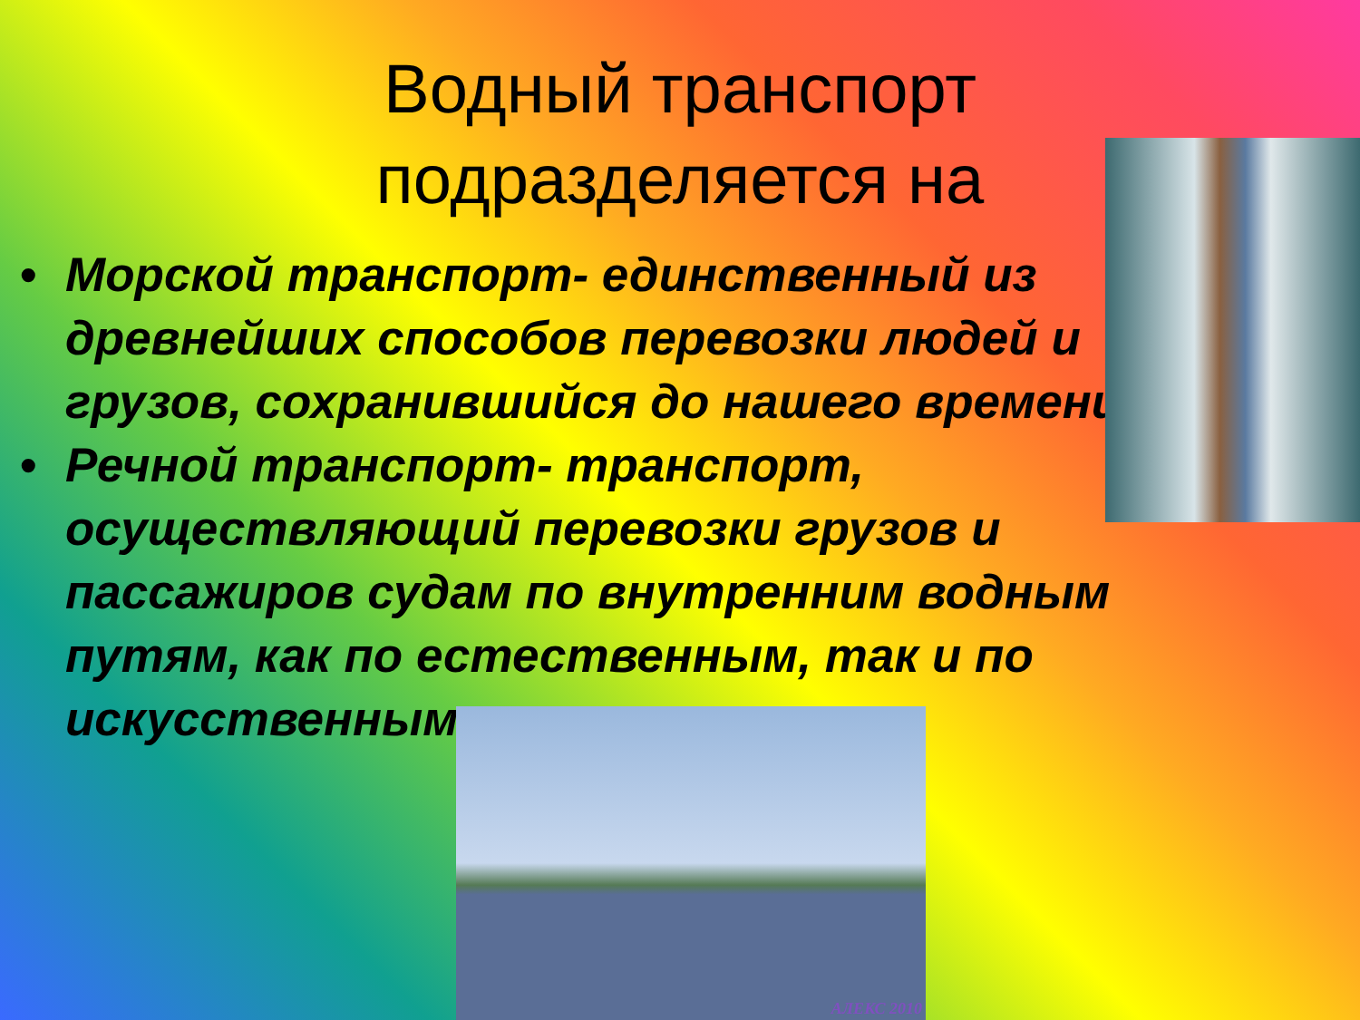Водный транспорт
подразделяется на
• Морской транспорт- единственный из древнейших способов перевозки людей и грузов, сохранившийся до нашего времени.
• Речной транспорт- транспорт, осуществляющий перевозки грузов и пассажиров судам по внутренним водным путям, как по естественным, так и по искусственным.
АЛЕКС 2010